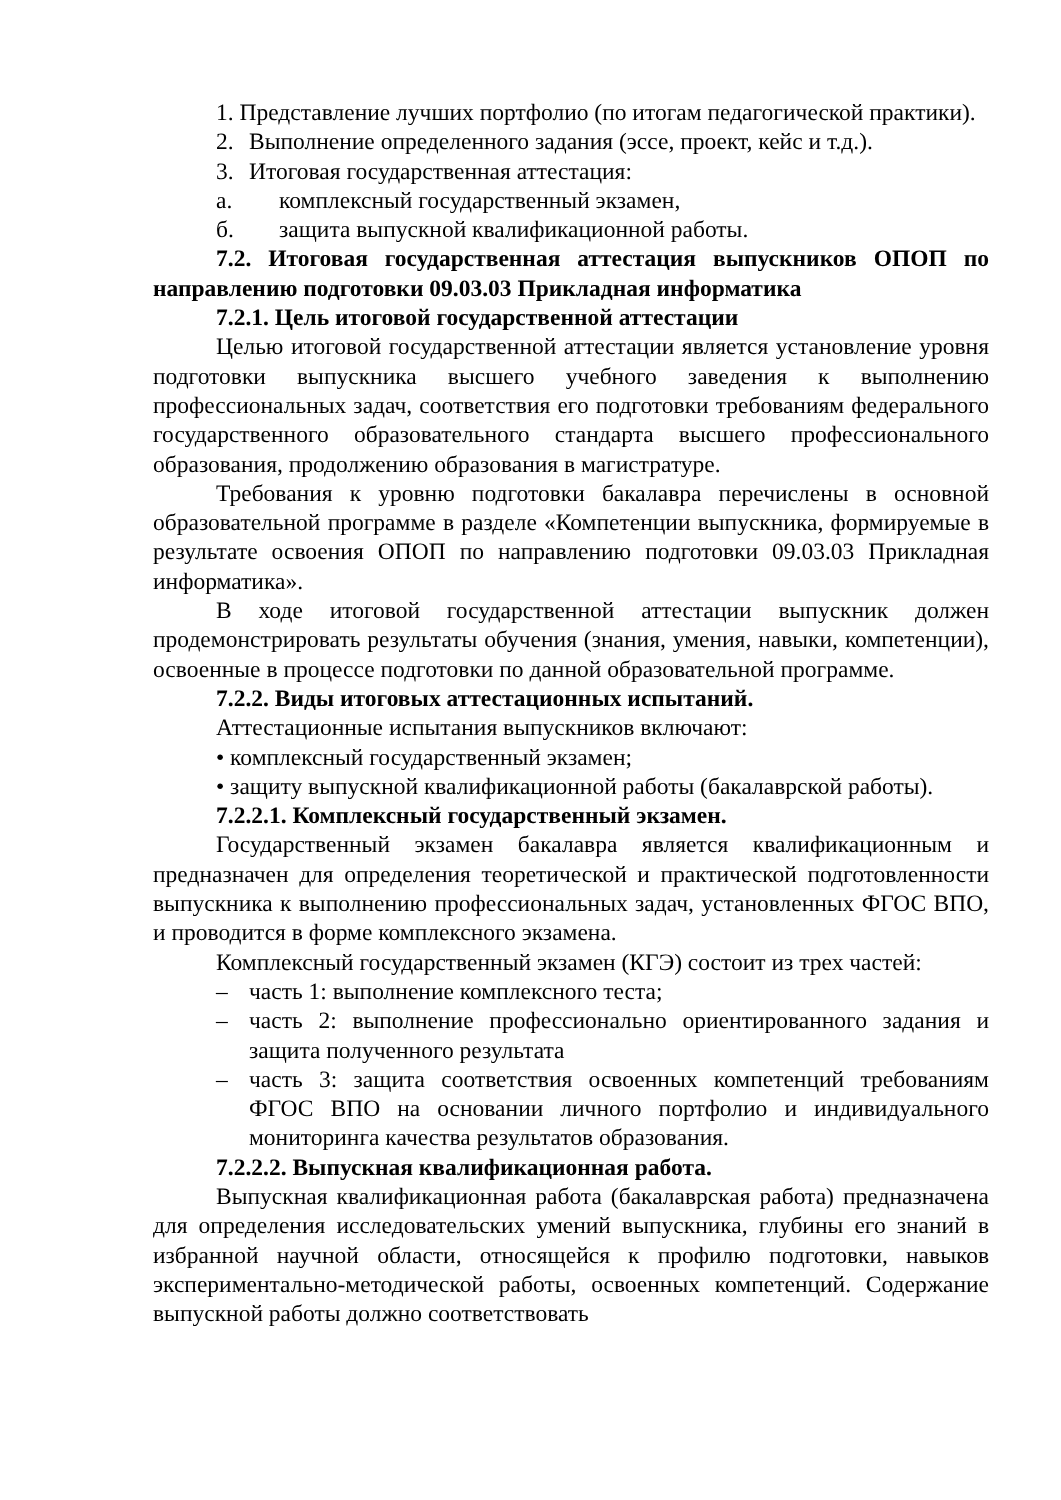1. Представление лучших портфолио (по итогам педагогической практики).
2. Выполнение определенного задания (эссе, проект, кейс и т.д.).
3. Итоговая государственная аттестация:
а. комплексный государственный экзамен,
б. защита выпускной квалификационной работы.
7.2. Итоговая государственная аттестация выпускников ОПОП по направлению подготовки 09.03.03 Прикладная информатика
7.2.1. Цель итоговой государственной аттестации
Целью итоговой государственной аттестации является установление уровня подготовки выпускника высшего учебного заведения к выполнению профессиональных задач, соответствия его подготовки требованиям федерального государственного образовательного стандарта высшего профессионального образования, продолжению образования в магистратуре.
Требования к уровню подготовки бакалавра перечислены в основной образовательной программе в разделе «Компетенции выпускника, формируемые в результате освоения ОПОП по направлению подготовки 09.03.03 Прикладная информатика».
В ходе итоговой государственной аттестации выпускник должен продемонстрировать результаты обучения (знания, умения, навыки, компетенции), освоенные в процессе подготовки по данной образовательной программе.
7.2.2. Виды итоговых аттестационных испытаний.
Аттестационные испытания выпускников включают:
• комплексный государственный экзамен;
• защиту выпускной квалификационной работы (бакалаврской работы).
7.2.2.1. Комплексный государственный экзамен.
Государственный экзамен бакалавра является квалификационным и предназначен для определения теоретической и практической подготовленности выпускника к выполнению профессиональных задач, установленных ФГОС ВПО, и проводится в форме комплексного экзамена.
Комплексный государственный экзамен (КГЭ) состоит из трех частей:
– часть 1: выполнение комплексного теста;
– часть 2: выполнение профессионально ориентированного задания и защита полученного результата
– часть 3: защита соответствия освоенных компетенций требованиям ФГОС ВПО на основании личного портфолио и индивидуального мониторинга качества результатов образования.
7.2.2.2. Выпускная квалификационная работа.
Выпускная квалификационная работа (бакалаврская работа) предназначена для определения исследовательских умений выпускника, глубины его знаний в избранной научной области, относящейся к профилю подготовки, навыков экспериментально-методической работы, освоенных компетенций. Содержание выпускной работы должно соответствовать